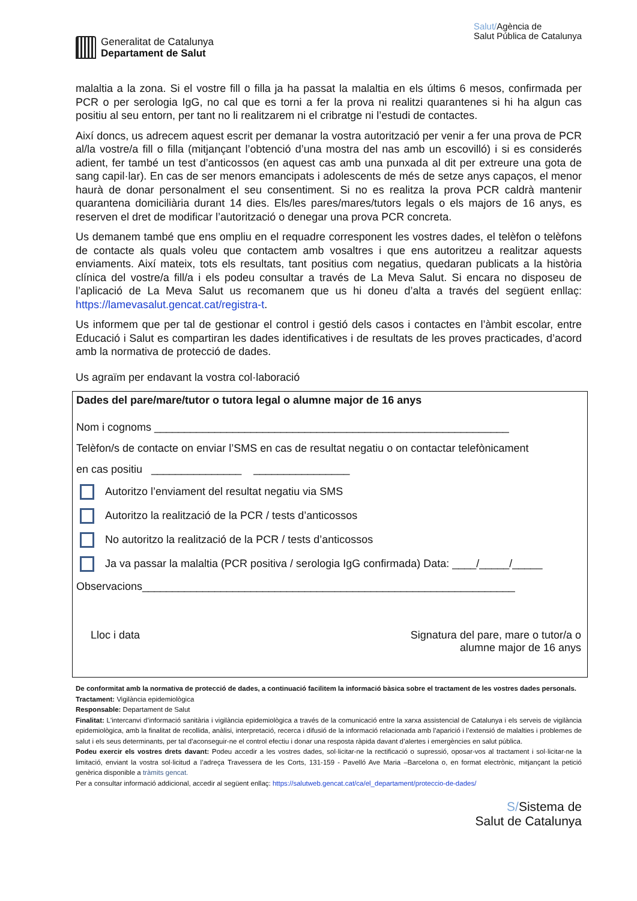Generalitat de Catalunya
Departament de Salut
Salut/Agència de
Salut Pública de Catalunya
malaltia a la zona. Si el vostre fill o filla ja ha passat la malaltia en els últims 6 mesos, confirmada per PCR o per serologia IgG, no cal que es torni a fer la prova ni realitzi quarantenes si hi ha algun cas positiu al seu entorn, per tant no li realitzarem ni el cribratge ni l’estudi de contactes.
Així doncs, us adrecem aquest escrit per demanar la vostra autorització per venir a fer una prova de PCR al/la vostre/a fill o filla (mitjançant l’obtenció d’una mostra del nas amb un escovilló) i si es considerés adient, fer també un test d’anticossos (en aquest cas amb una punxada al dit per extreure una gota de sang capil·lar). En cas de ser menors emancipats i adolescents de més de setze anys capaços, el menor haurà de donar personalment el seu consentiment. Si no es realitza la prova PCR caldrà mantenir quarantena domiciliària durant 14 dies. Els/les pares/mares/tutors legals o els majors de 16 anys, es reserven el dret de modificar l’autorització o denegar una prova PCR concreta.
Us demanem també que ens ompliu en el requadre corresponent les vostres dades, el telèfon o telèfons de contacte als quals voleu que contactem amb vosaltres i que ens autoritzeu a realitzar aquests enviaments. Així mateix, tots els resultats, tant positius com negatius, quedaran publicats a la història clínica del vostre/a fill/a i els podeu consultar a través de La Meva Salut. Si encara no disposeu de l’aplicació de La Meva Salut us recomanem que us hi doneu d’alta a través del següent enllaç: https://lamevasalut.gencat.cat/registra-t.
Us informem que per tal de gestionar el control i gestió dels casos i contactes en l’àmbit escolar, entre Educació i Salut es compartiran les dades identificatives i de resultats de les proves practicades, d’acord amb la normativa de protecció de dades.
Us agraïm per endavant la vostra col·laboració
Dades del pare/mare/tutor o tutora legal o alumne major de 16 anys
Nom i cognoms ___________________________________________________________
Telèfon/s de contacte on enviar l’SMS en cas de resultat negatiu o on contactar telefònicament
en cas positiu _______________ ________________
Autoritzo l’enviament del resultat negatiu via SMS
Autoritzo la realització de la PCR / tests d’anticossos
No autoritzo la realització de la PCR / tests d’anticossos
Ja va passar la malaltia (PCR positiva / serologia IgG confirmada) Data: ____/_____/_____
Observacions______________________________________________________________
Lloc i data Signatura del pare, mare o tutor/a o
alumne major de 16 anys
De conformitat amb la normativa de protecció de dades, a continuació facilitem la informació bàsica sobre el tractament de les vostres dades personals.
Tractament: Vigilància epidemiològica
Responsable: Departament de Salut
Finalitat: L'intercanvi d’informació sanitària i vigilància epidemiològica a través de la comunicació entre la xarxa assistencial de Catalunya i els serveis de vigilància epidemiològica, amb la finalitat de recollida, anàlisi, interpretació, recerca i difusió de la informació relacionada amb l’aparició i l’extensió de malalties i problemes de salut i els seus determinants, per tal d’aconseguir-ne el control efectiu i donar una resposta ràpida davant d’alertes i emergències en salut pública.
Podeu exercir els vostres drets davant: Podeu accedir a les vostres dades, sol·licitar-ne la rectificació o supressió, oposar-vos al tractament i sol·licitar-ne la limitació, enviant la vostra sol·licitud a l’adreça Travessera de les Corts, 131-159 - Pavelló Ave Maria –Barcelona o, en format electrònic, mitjançant la petició genèrica disponible a tràmits gencat.
Per a consultar informació addicional, accedir al següent enllaç: https://salutweb.gencat.cat/ca/el_departament/proteccio-de-dades/
S/Sistema de
Salut de Catalunya